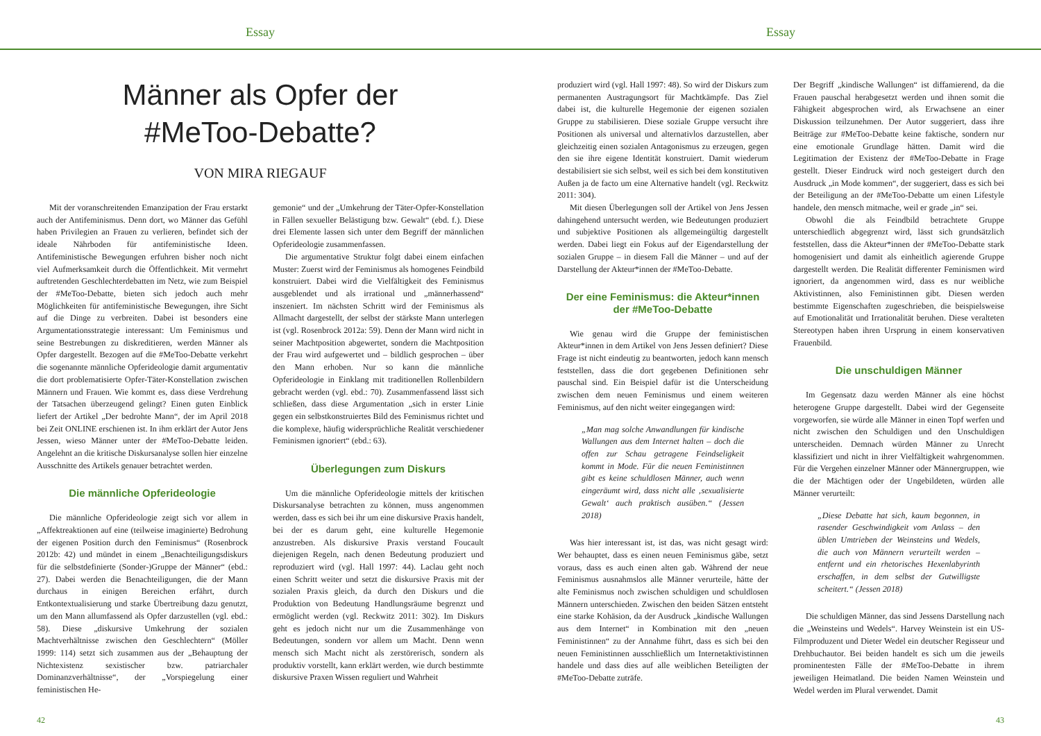Essay Essay
Männer als Opfer der
#MeToo-Debatte?
VON MIRA RIEGAUF
Mit der voranschreitenden Emanzipation der Frau erstarkt auch der Antifeminismus. Denn dort, wo Männer das Gefühl haben Privilegien an Frauen zu verlieren, befindet sich der ideale Nährboden für antifeministische Ideen. Antifeministische Bewegungen erfuhren bisher noch nicht viel Aufmerksamkeit durch die Öffentlichkeit. Mit vermehrt auftretenden Geschlechterdebatten im Netz, wie zum Beispiel der #MeToo-Debatte, bieten sich jedoch auch mehr Möglichkeiten für antifeministische Bewegungen, ihre Sicht auf die Dinge zu verbreiten. Dabei ist besonders eine Argumentationsstrategie interessant: Um Feminismus und seine Bestrebungen zu diskreditieren, werden Männer als Opfer dargestellt. Bezogen auf die #MeToo-Debatte verkehrt die sogenannte männliche Opferideologie damit argumentativ die dort problematisierte Opfer-Täter-Konstellation zwischen Männern und Frauen. Wie kommt es, dass diese Verdrehung der Tatsachen überzeugend gelingt? Einen guten Einblick liefert der Artikel „Der bedrohte Mann“, der im April 2018 bei Zeit ONLINE erschienen ist. In ihm erklärt der Autor Jens Jessen, wieso Männer unter der #MeToo-Debatte leiden. Angelehnt an die kritische Diskursanalyse sollen hier einzelne Ausschnitte des Artikels genauer betrachtet werden.
Die männliche Opferideologie
Die männliche Opferideologie zeigt sich vor allem in „Affektreaktionen auf eine (teilweise imaginierte) Bedrohung der eigenen Position durch den Feminismus“ (Rosenbrock 2012b: 42) und mündet in einem „Benachteiligungsdiskurs für die selbstdefinierte (Sonder-)Gruppe der Männer“ (ebd.: 27). Dabei werden die Benachteiligungen, die der Mann durchaus in einigen Bereichen erfährt, durch Entkontextualisierung und starke Übertreibung dazu genutzt, um den Mann allumfassend als Opfer darzustellen (vgl. ebd.: 58). Diese „diskursive Umkehrung der sozialen Machtverhältnisse zwischen den Geschlechtern“ (Möller 1999: 114) setzt sich zusammen aus der „Behauptung der Nichtexistenz sexistischer bzw. patriarchaler Dominanzverhältnisse“, der „Vorspiegelung einer feministischen He-
gemonie“ und der „Umkehrung der Täter-Opfer-Konstellation in Fällen sexueller Belästigung bzw. Gewalt“ (ebd. f.). Diese drei Elemente lassen sich unter dem Begriff der männlichen Opferideologie zusammenfassen.
Die argumentative Struktur folgt dabei einem einfachen Muster: Zuerst wird der Feminismus als homogenes Feindbild konstruiert. Dabei wird die Vielfältigkeit des Feminismus ausgeblendet und als irrational und „männerhassend“ inszeniert. Im nächsten Schritt wird der Feminismus als Allmacht dargestellt, der selbst der stärkste Mann unterlegen ist (vgl. Rosenbrock 2012a: 59). Denn der Mann wird nicht in seiner Machtposition abgewertet, sondern die Machtposition der Frau wird aufgewertet und – bildlich gesprochen – über den Mann erhoben. Nur so kann die männliche Opferideologie in Einklang mit traditionellen Rollenbildern gebracht werden (vgl. ebd.: 70). Zusammenfassend lässt sich schließen, dass diese Argumentation „sich in erster Linie gegen ein selbstkonstruiertes Bild des Feminismus richtet und die komplexe, häufig widersprüchliche Realität verschiedener Feminismen ignoriert“ (ebd.: 63).
Überlegungen zum Diskurs
Um die männliche Opferideologie mittels der kritischen Diskursanalyse betrachten zu können, muss angenommen werden, dass es sich bei ihr um eine diskursive Praxis handelt, bei der es darum geht, eine kulturelle Hegemonie anzustreben. Als diskursive Praxis verstand Foucault diejenigen Regeln, nach denen Bedeutung produziert und reproduziert wird (vgl. Hall 1997: 44). Laclau geht noch einen Schritt weiter und setzt die diskursive Praxis mit der sozialen Praxis gleich, da durch den Diskurs und die Produktion von Bedeutung Handlungsräume begrenzt und ermöglicht werden (vgl. Reckwitz 2011: 302). Im Diskurs geht es jedoch nicht nur um die Zusammenhänge von Bedeutungen, sondern vor allem um Macht. Denn wenn mensch sich Macht nicht als zerstörerisch, sondern als produktiv vorstellt, kann erklärt werden, wie durch bestimmte diskursive Praxen Wissen reguliert und Wahrheit
42
produziert wird (vgl. Hall 1997: 48). So wird der Diskurs zum permanenten Austragungsort für Machtkämpfe. Das Ziel dabei ist, die kulturelle Hegemonie der eigenen sozialen Gruppe zu stabilisieren. Diese soziale Gruppe versucht ihre Positionen als universal und alternativlos darzustellen, aber gleichzeitig einen sozialen Antagonismus zu erzeugen, gegen den sie ihre eigene Identität konstruiert. Damit wiederum destabilisiert sie sich selbst, weil es sich bei dem konstitutiven Außen ja de facto um eine Alternative handelt (vgl. Reckwitz 2011: 304).
Mit diesen Überlegungen soll der Artikel von Jens Jessen dahingehend untersucht werden, wie Bedeutungen produziert und subjektive Positionen als allgemeingültig dargestellt werden. Dabei liegt ein Fokus auf der Eigendarstellung der sozialen Gruppe – in diesem Fall die Männer – und auf der Darstellung der Akteur*innen der #MeToo-Debatte.
Der eine Feminismus: die Akteur*innen der #MeToo-Debatte
Wie genau wird die Gruppe der feministischen Akteur*innen in dem Artikel von Jens Jessen definiert? Diese Frage ist nicht eindeutig zu beantworten, jedoch kann mensch feststellen, dass die dort gegebenen Definitionen sehr pauschal sind. Ein Beispiel dafür ist die Unterscheidung zwischen dem neuen Feminismus und einem weiteren Feminismus, auf den nicht weiter eingegangen wird:
„Man mag solche Anwandlungen für kindische Wallungen aus dem Internet halten – doch die offen zur Schau getragene Feindseligkeit kommt in Mode. Für die neuen Feministinnen gibt es keine schuldlosen Männer, auch wenn eingeräumt wird, dass nicht alle ‚sexualisierte Gewalt‘ auch praktisch ausüben.“ (Jessen 2018)
Was hier interessant ist, ist das, was nicht gesagt wird: Wer behauptet, dass es einen neuen Feminismus gäbe, setzt voraus, dass es auch einen alten gab. Während der neue Feminismus ausnahmslos alle Männer verurteile, hätte der alte Feminismus noch zwischen schuldigen und schuldlosen Männern unterschieden. Zwischen den beiden Sätzen entsteht eine starke Kohäsion, da der Ausdruck „kindische Wallungen aus dem Internet“ in Kombination mit den „neuen Feministinnen“ zu der Annahme führt, dass es sich bei den neuen Feministinnen ausschließlich um Internetaktivistinnen handele und dass dies auf alle weiblichen Beteiligten der #MeToo-Debatte zuträfe.
Der Begriff „kindische Wallungen“ ist diffamierend, da die Frauen pauschal herabgesetzt werden und ihnen somit die Fähigkeit abgesprochen wird, als Erwachsene an einer Diskussion teilzunehmen. Der Autor suggeriert, dass ihre Beiträge zur #MeToo-Debatte keine faktische, sondern nur eine emotionale Grundlage hätten. Damit wird die Legitimation der Existenz der #MeToo-Debatte in Frage gestellt. Dieser Eindruck wird noch gesteigert durch den Ausdruck „in Mode kommen“, der suggeriert, dass es sich bei der Beteiligung an der #MeToo-Debatte um einen Lifestyle handele, den mensch mitmache, weil er grade „in“ sei.
Obwohl die als Feindbild betrachtete Gruppe unterschiedlich abgegrenzt wird, lässt sich grundsätzlich feststellen, dass die Akteur*innen der #MeToo-Debatte stark homogenisiert und damit als einheitlich agierende Gruppe dargestellt werden. Die Realität differenter Feminismen wird ignoriert, da angenommen wird, dass es nur weibliche Aktivistinnen, also Feministinnen gibt. Diesen werden bestimmte Eigenschaften zugeschrieben, die beispielsweise auf Emotionalität und Irrationalität beruhen. Diese veralteten Stereotypen haben ihren Ursprung in einem konservativen Frauenbild.
Die unschuldigen Männer
Im Gegensatz dazu werden Männer als eine höchst heterogene Gruppe dargestellt. Dabei wird der Gegenseite vorgeworfen, sie würde alle Männer in einen Topf werfen und nicht zwischen den Schuldigen und den Unschuldigen unterscheiden. Demnach würden Männer zu Unrecht klassifiziert und nicht in ihrer Vielfältigkeit wahrgenommen. Für die Vergehen einzelner Männer oder Männergruppen, wie die der Mächtigen oder der Ungebildeten, würden alle Männer verurteilt:
„Diese Debatte hat sich, kaum begonnen, in rasender Geschwindigkeit vom Anlass – den üblen Umtrieben der Weinsteins und Wedels, die auch von Männern verurteilt werden – entfernt und ein rhetorisches Hexenlabyrinth erschaffen, in dem selbst der Gutwilligste scheitert.“ (Jessen 2018)
Die schuldigen Männer, das sind Jessens Darstellung nach die „Weinsteins und Wedels“. Harvey Weinstein ist ein US-Filmproduzent und Dieter Wedel ein deutscher Regisseur und Drehbuchautor. Bei beiden handelt es sich um die jeweils prominentesten Fälle der #MeToo-Debatte in ihrem jeweiligen Heimatland. Die beiden Namen Weinstein und Wedel werden im Plural verwendet. Damit
43